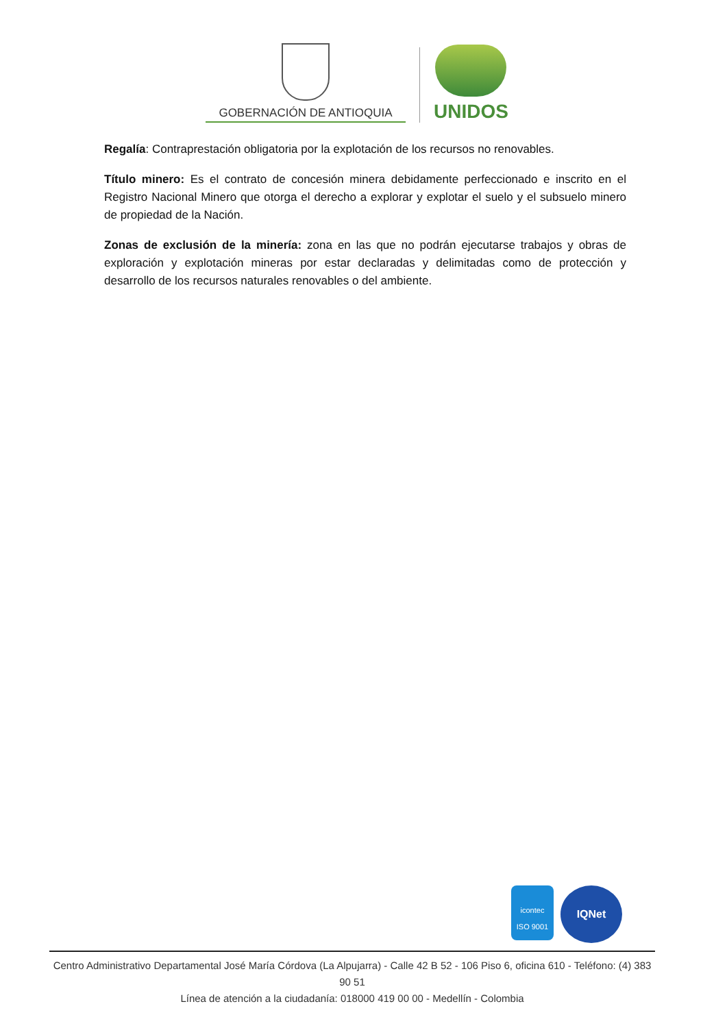GOBERNACIÓN DE ANTIOQUIA
UNIDOS
Regalía: Contraprestación obligatoria por la explotación de los recursos no renovables.
Título minero: Es el contrato de concesión minera debidamente perfeccionado e inscrito en el Registro Nacional Minero que otorga el derecho a explorar y explotar el suelo y el subsuelo minero de propiedad de la Nación.
Zonas de exclusión de la minería: zona en las que no podrán ejecutarse trabajos y obras de exploración y explotación mineras por estar declaradas y delimitadas como de protección y desarrollo de los recursos naturales renovables o del ambiente.
icontec
ISO 9001
IQNet
Centro Administrativo Departamental José María Córdova (La Alpujarra) - Calle 42 B 52 - 106 Piso 6, oficina 610 - Teléfono: (4) 383 90 51
Línea de atención a la ciudadanía: 018000 419 00 00 - Medellín - Colombia